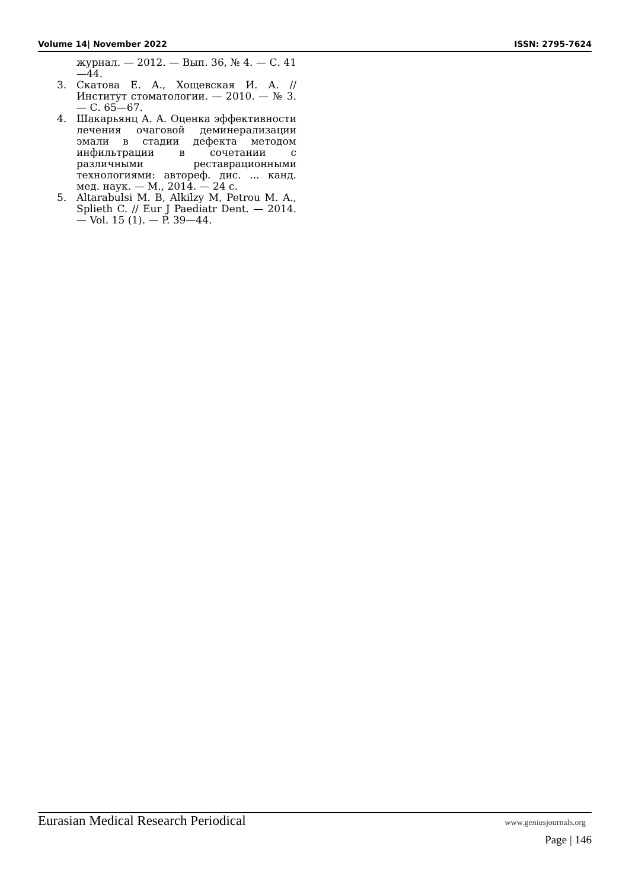Volume 14| November 2022 ISSN: 2795-7624
журнал. — 2012. — Вып. 36, № 4. — С. 41—44.
3. Скатова Е. А., Хощевская И. А. // Институт стоматологии. — 2010. — № 3. — С. 65—67.
4. Шакарьянц А. А. Оценка эффективности лечения очаговой деминерализации эмали в стадии дефекта методом инфильтрации в сочетании с различными реставрационными технологиями: автореф. дис. ... канд. мед. наук. — М., 2014. — 24 с.
5. Altarabulsi M. B, Alkilzy M, Petrou M. A., Splieth C. // Eur J Paediatr Dent. — 2014. — Vol. 15 (1). — P. 39—44.
Eurasian Medical Research Periodical www.geniusjournals.org
Page | 146